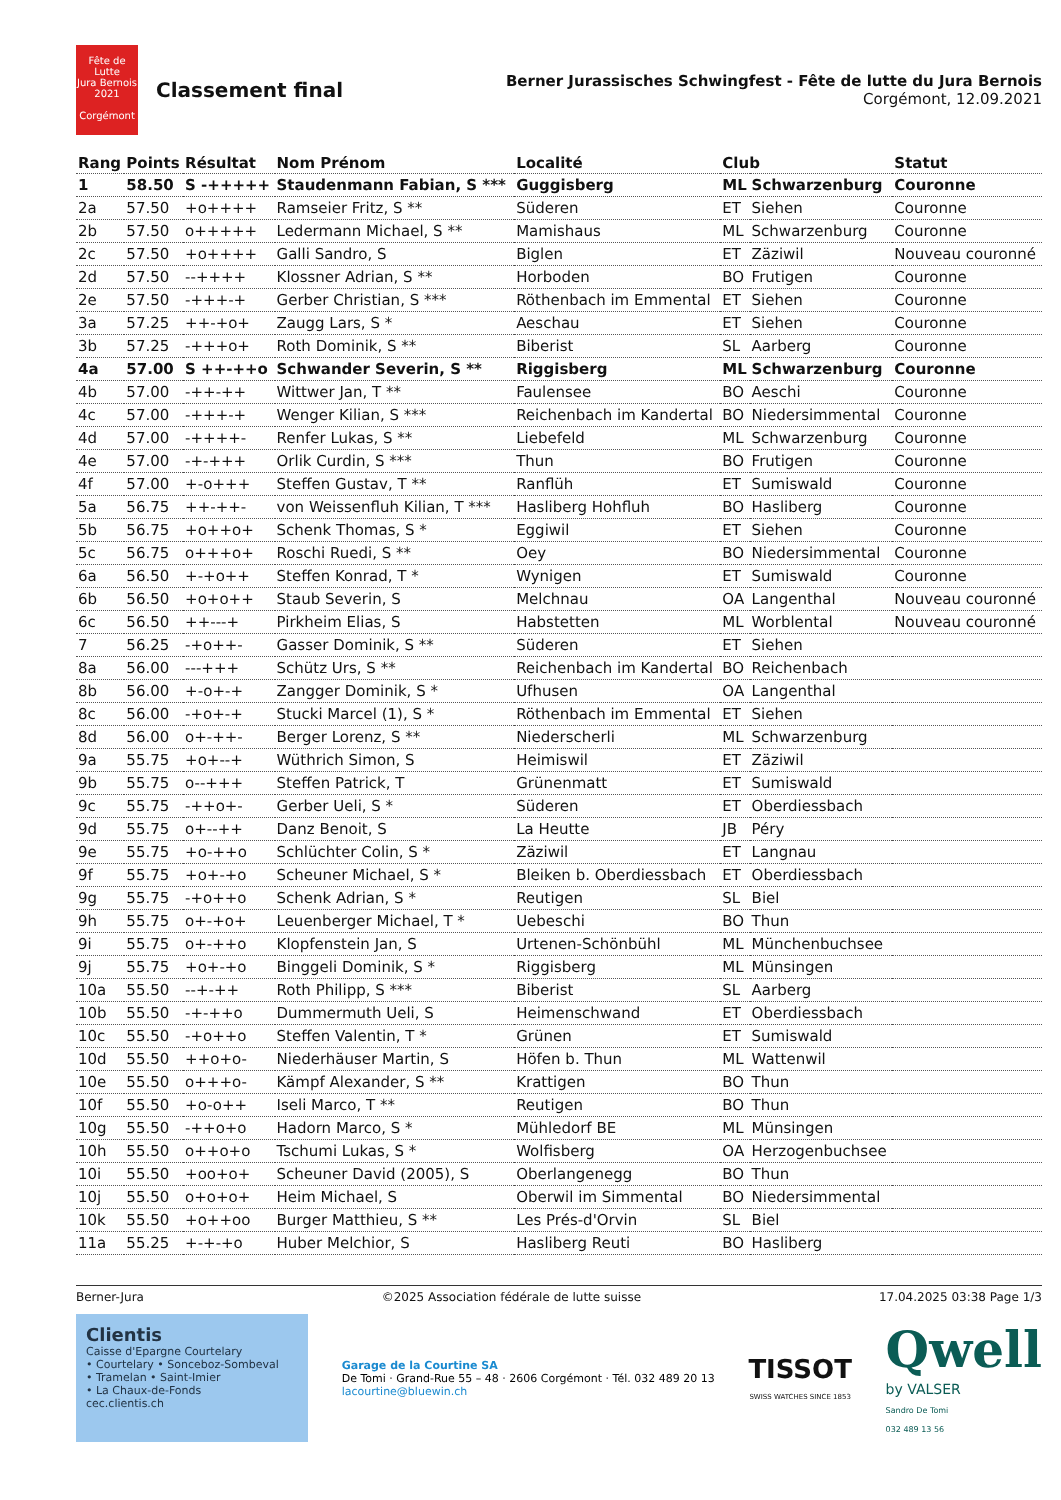Fête de Lutte
Jura Bernois
2021
Corgémont
Classement final
Berner Jurassisches Schwingfest - Fête de lutte du Jura Bernois
Corgémont, 12.09.2021
| Rang | Points | Résultat | Nom Prénom | Localité | Club | | Statut |
| --- | --- | --- | --- | --- | --- | --- | --- |
| 1 | 58.50 | S -+++++ | Staudenmann Fabian, S *** | Guggisberg | ML | Schwarzenburg | Couronne |
| 2a | 57.50 | +o++++ | Ramseier Fritz, S ** | Süderen | ET | Siehen | Couronne |
| 2b | 57.50 | o+++++ | Ledermann Michael, S ** | Mamishaus | ML | Schwarzenburg | Couronne |
| 2c | 57.50 | +o++++ | Galli Sandro, S | Biglen | ET | Zäziwil | Nouveau couronné |
| 2d | 57.50 | --++++ | Klossner Adrian, S ** | Horboden | BO | Frutigen | Couronne |
| 2e | 57.50 | -+++-+ | Gerber Christian, S *** | Röthenbach im Emmental | ET | Siehen | Couronne |
| 3a | 57.25 | ++-+o+ | Zaugg Lars, S * | Aeschau | ET | Siehen | Couronne |
| 3b | 57.25 | -+++o+ | Roth Dominik, S ** | Biberist | SL | Aarberg | Couronne |
| 4a | 57.00 | S ++-++o | Schwander Severin, S ** | Riggisberg | ML | Schwarzenburg | Couronne |
| 4b | 57.00 | -++-++ | Wittwer Jan, T ** | Faulensee | BO | Aeschi | Couronne |
| 4c | 57.00 | -+++-+ | Wenger Kilian, S *** | Reichenbach im Kandertal | BO | Niedersimmental | Couronne |
| 4d | 57.00 | -++++- | Renfer Lukas, S ** | Liebefeld | ML | Schwarzenburg | Couronne |
| 4e | 57.00 | -+-+++ | Orlik Curdin, S *** | Thun | BO | Frutigen | Couronne |
| 4f | 57.00 | +-o+++ | Steffen Gustav, T ** | Ranflüh | ET | Sumiswald | Couronne |
| 5a | 56.75 | ++-++- | von Weissenfluh Kilian, T *** | Hasliberg Hohfluh | BO | Hasliberg | Couronne |
| 5b | 56.75 | +o++o+ | Schenk Thomas, S * | Eggiwil | ET | Siehen | Couronne |
| 5c | 56.75 | o+++o+ | Roschi Ruedi, S ** | Oey | BO | Niedersimmental | Couronne |
| 6a | 56.50 | +-+o++ | Steffen Konrad, T * | Wynigen | ET | Sumiswald | Couronne |
| 6b | 56.50 | +o+o++ | Staub Severin, S | Melchnau | OA | Langenthal | Nouveau couronné |
| 6c | 56.50 | ++---+ | Pirkheim Elias, S | Habstetten | ML | Worblental | Nouveau couronné |
| 7 | 56.25 | -+o++- | Gasser Dominik, S ** | Süderen | ET | Siehen | |
| 8a | 56.00 | ---+++ | Schütz Urs, S ** | Reichenbach im Kandertal | BO | Reichenbach | |
| 8b | 56.00 | +-o+-+ | Zangger Dominik, S * | Ufhusen | OA | Langenthal | |
| 8c | 56.00 | -+o+-+ | Stucki Marcel (1), S * | Röthenbach im Emmental | ET | Siehen | |
| 8d | 56.00 | o+-++- | Berger Lorenz, S ** | Niederscherli | ML | Schwarzenburg | |
| 9a | 55.75 | +o+--+ | Wüthrich Simon, S | Heimiswil | ET | Zäziwil | |
| 9b | 55.75 | o--+++ | Steffen Patrick, T | Grünenmatt | ET | Sumiswald | |
| 9c | 55.75 | -++o+- | Gerber Ueli, S * | Süderen | ET | Oberdiessbach | |
| 9d | 55.75 | o+--++ | Danz Benoit, S | La Heutte | JB | Péry | |
| 9e | 55.75 | +o-++o | Schlüchter Colin, S * | Zäziwil | ET | Langnau | |
| 9f | 55.75 | +o+-+o | Scheuner Michael, S * | Bleiken b. Oberdiessbach | ET | Oberdiessbach | |
| 9g | 55.75 | -+o++o | Schenk Adrian, S * | Reutigen | SL | Biel | |
| 9h | 55.75 | o+-+o+ | Leuenberger Michael, T * | Uebeschi | BO | Thun | |
| 9i | 55.75 | o+-++o | Klopfenstein Jan, S | Urtenen-Schönbühl | ML | Münchenbuchsee | |
| 9j | 55.75 | +o+-+o | Binggeli Dominik, S * | Riggisberg | ML | Münsingen | |
| 10a | 55.50 | --+-++ | Roth Philipp, S *** | Biberist | SL | Aarberg | |
| 10b | 55.50 | -+-++o | Dummermuth Ueli, S | Heimenschwand | ET | Oberdiessbach | |
| 10c | 55.50 | -+o++o | Steffen Valentin, T * | Grünen | ET | Sumiswald | |
| 10d | 55.50 | ++o+o- | Niederhäuser Martin, S | Höfen b. Thun | ML | Wattenwil | |
| 10e | 55.50 | o+++o- | Kämpf Alexander, S ** | Krattigen | BO | Thun | |
| 10f | 55.50 | +o-o++ | Iseli Marco, T ** | Reutigen | BO | Thun | |
| 10g | 55.50 | -++o+o | Hadorn Marco, S * | Mühledorf BE | ML | Münsingen | |
| 10h | 55.50 | o++o+o | Tschumi Lukas, S * | Wolfisberg | OA | Herzogenbuchsee | |
| 10i | 55.50 | +oo+o+ | Scheuner David (2005), S | Oberlangenegg | BO | Thun | |
| 10j | 55.50 | o+o+o+ | Heim Michael, S | Oberwil im Simmental | BO | Niedersimmental | |
| 10k | 55.50 | +o++oo | Burger Matthieu, S ** | Les Prés-d'Orvin | SL | Biel | |
| 11a | 55.25 | +-+-+o | Huber Melchior, S | Hasliberg Reuti | BO | Hasliberg | |
Berner-Jura ©2025 Association fédérale de lutte suisse 17.04.2025 03:38 Page 1/3
Clientis
Caisse d'Epargne Courtelary
• Courtelary • Sonceboz-Sombeval
• Tramelan • Saint-Imier
• La Chaux-de-Fonds
cec.clientis.ch
Garage de la Courtine SA
De Tomi · Grand-Rue 55 – 48 · 2606 Corgémont · Tél. 032 489 20 13
lacourtine@bluewin.ch
TISSOT
SWISS WATCHES SINCE 1853
Qwell
by VALSER
Sandro De Tomi
032 489 13 56